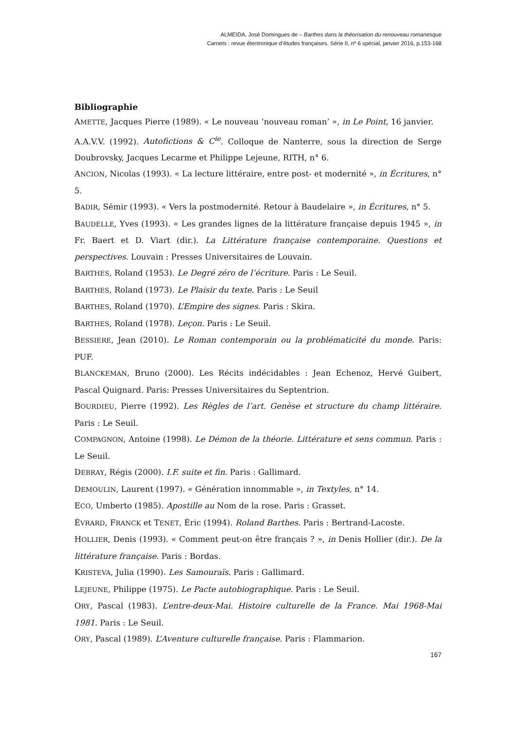ALMEIDA, José Domingues de – Barthes dans la théorisation du renouveau romanesque
Carnets : revue électronique d’études françaises. Série II, nº 6 spécial, janvier 2016, p.153-168
Bibliographie
AMETTE, Jacques Pierre (1989). « Le nouveau ‘nouveau roman’ », in Le Point, 16 janvier.
A.A.V.V. (1992). Autofictions & C<sup>ie</sup>. Colloque de Nanterre, sous la direction de Serge Doubrovsky, Jacques Lecarme et Philippe Lejeune, RITH, n° 6.
ANCION, Nicolas (1993). « La lecture littéraire, entre post- et modernité », in Écritures, n° 5.
BADIR, Sémir (1993). « Vers la postmodernité. Retour à Baudelaire », in Écritures, n° 5.
BAUDELLE, Yves (1993). « Les grandes lignes de la littérature française depuis 1945 », in Fr. Baert et D. Viart (dir.). La Littérature française contemporaine. Questions et perspectives. Louvain : Presses Universitaires de Louvain.
BARTHES, Roland (1953). Le Degré zéro de l’écriture. Paris : Le Seuil.
BARTHES, Roland (1973). Le Plaisir du texte. Paris : Le Seuil
BARTHES, Roland (1970). L’Empire des signes. Paris : Skira.
BARTHES, Roland (1978). Leçon. Paris : Le Seuil.
BESSIERE, Jean (2010). Le Roman contemporain ou la problématicité du monde. Paris: PUF.
BLANCKEMAN, Bruno (2000). Les Récits indécidables : Jean Echenoz, Hervé Guibert, Pascal Quignard. Paris: Presses Universitaires du Septentrion.
BOURDIEU, Pierre (1992). Les Règles de l’art. Genèse et structure du champ littéraire. Paris : Le Seuil.
COMPAGNON, Antoine (1998). Le Démon de la théorie. Littérature et sens commun. Paris : Le Seuil.
DEBRAY, Régis (2000). I.F. suite et fin. Paris : Gallimard.
DEMOULIN, Laurent (1997). « Génération innommable », in Textyles, n° 14.
ECO, Umberto (1985). Apostille au Nom de la rose. Paris : Grasset.
ÉVRARD, FRANCK et TENET, Éric (1994). Roland Barthes. Paris : Bertrand-Lacoste.
HOLLIER, Denis (1993). « Comment peut-on être français ? », in Denis Hollier (dir.). De la littérature française. Paris : Bordas.
KRISTEVA, Julia (1990). Les Samouraïs. Paris : Gallimard.
LEJEUNE, Philippe (1975). Le Pacte autobiographique. Paris : Le Seuil.
ORY, Pascal (1983). L’entre-deux-Mai. Histoire culturelle de la France. Mai 1968-Mai 1981. Paris : Le Seuil.
ORY, Pascal (1989). L’Aventure culturelle française. Paris : Flammarion.
167